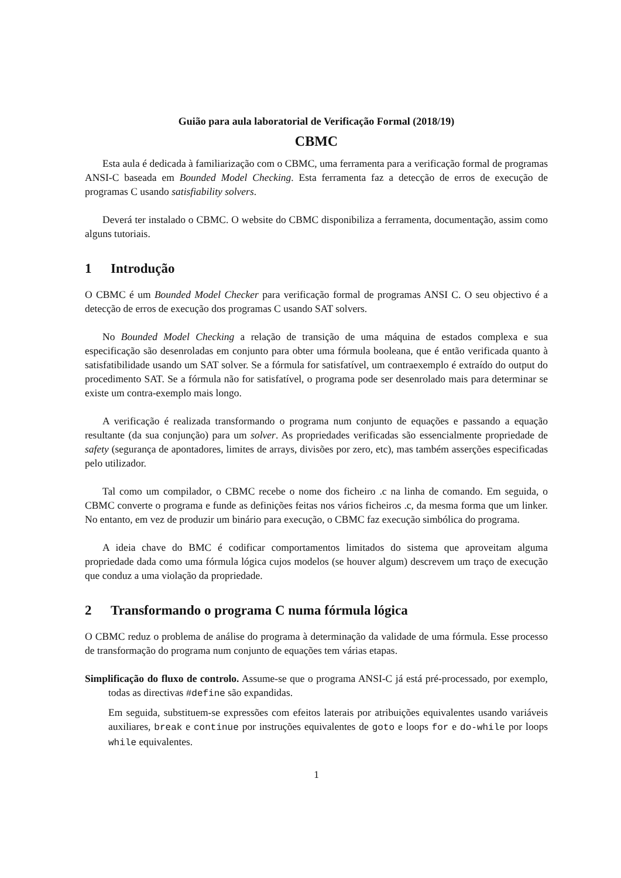Guião para aula laboratorial de Verificação Formal (2018/19)
CBMC
Esta aula é dedicada à familiarização com o CBMC, uma ferramenta para a verificação formal de programas ANSI-C baseada em Bounded Model Checking. Esta ferramenta faz a detecção de erros de execução de programas C usando satisfiability solvers.
Deverá ter instalado o CBMC. O website do CBMC disponibiliza a ferramenta, documentação, assim como alguns tutoriais.
1 Introdução
O CBMC é um Bounded Model Checker para verificação formal de programas ANSI C. O seu objectivo é a detecção de erros de execução dos programas C usando SAT solvers.
No Bounded Model Checking a relação de transição de uma máquina de estados complexa e sua especificação são desenroladas em conjunto para obter uma fórmula booleana, que é então verificada quanto à satisfatibilidade usando um SAT solver. Se a fórmula for satisfatível, um contraexemplo é extraído do output do procedimento SAT. Se a fórmula não for satisfatível, o programa pode ser desenrolado mais para determinar se existe um contra-exemplo mais longo.
A verificação é realizada transformando o programa num conjunto de equações e passando a equação resultante (da sua conjunção) para um solver. As propriedades verificadas são essencialmente propriedade de safety (segurança de apontadores, limites de arrays, divisões por zero, etc), mas também asserções especificadas pelo utilizador.
Tal como um compilador, o CBMC recebe o nome dos ficheiro .c na linha de comando. Em seguida, o CBMC converte o programa e funde as definições feitas nos vários ficheiros .c, da mesma forma que um linker. No entanto, em vez de produzir um binário para execução, o CBMC faz execução simbólica do programa.
A ideia chave do BMC é codificar comportamentos limitados do sistema que aproveitam alguma propriedade dada como uma fórmula lógica cujos modelos (se houver algum) descrevem um traço de execução que conduz a uma violação da propriedade.
2 Transformando o programa C numa fórmula lógica
O CBMC reduz o problema de análise do programa à determinação da validade de uma fórmula. Esse processo de transformação do programa num conjunto de equações tem várias etapas.
Simplificação do fluxo de controlo. Assume-se que o programa ANSI-C já está pré-processado, por exemplo, todas as directivas #define são expandidas.
Em seguida, substituem-se expressões com efeitos laterais por atribuições equivalentes usando variáveis auxiliares, break e continue por instruções equivalentes de goto e loops for e do-while por loops while equivalentes.
1